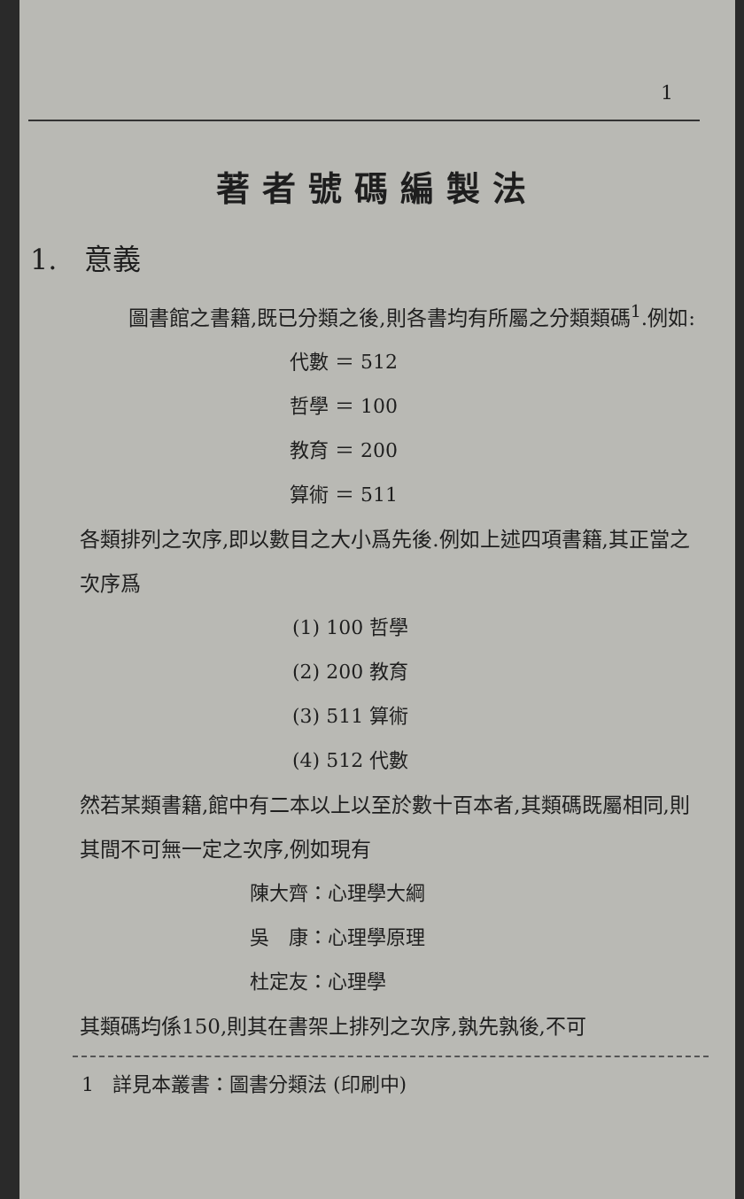1
著者號碼編製法
1. 意義
圖書館之書籍,既已分類之後,則各書均有所屬之分類類碼<sup>1</sup>.例如:
代數 ＝ 512
哲學 ＝ 100
教育 ＝ 200
算術 ＝ 511
各類排列之次序,即以數目之大小爲先後.例如上述四項書籍,其正當之次序爲
(1) 100 哲學
(2) 200 教育
(3) 511 算術
(4) 512 代數
然若某類書籍,館中有二本以上以至於數十百本者,其類碼既屬相同,則其間不可無一定之次序,例如現有
陳大齊：心理學大綱
吳　康：心理學原理
杜定友：心理學
其類碼均係150,則其在書架上排列之次序,孰先孰後,不可
1 詳見本叢書：圖書分類法 (印刷中)